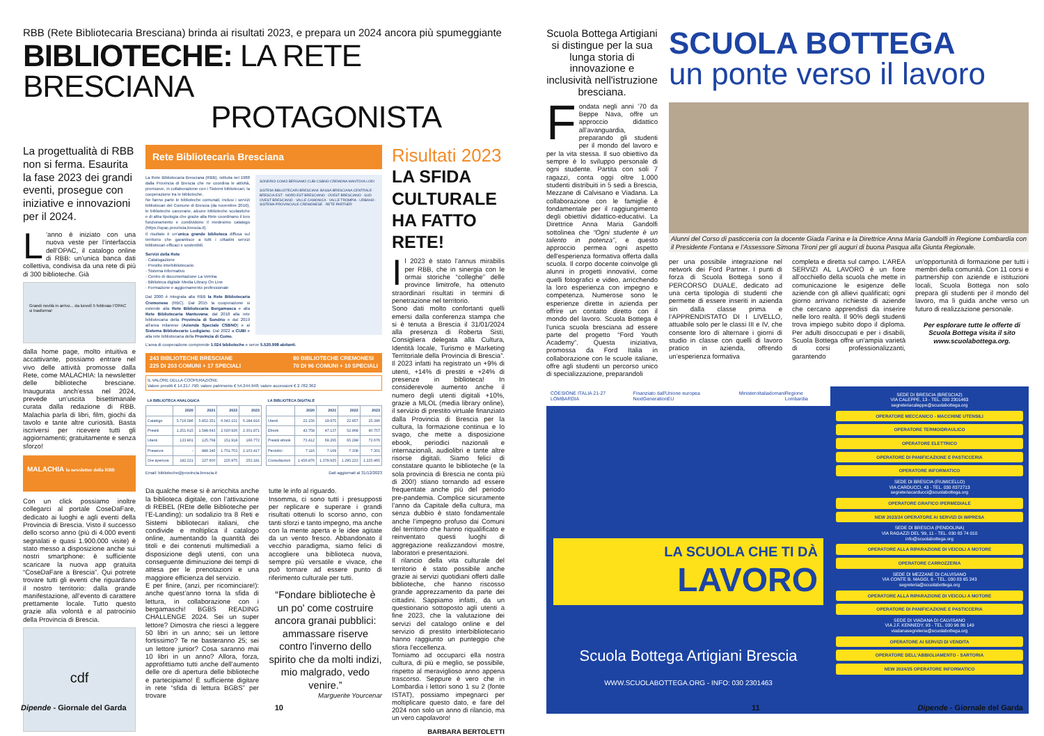RBB (Rete Bibliotecaria Bresciana) brinda ai risultati 2023, e prepara un 2024 ancora più spumeggiante
BIBLIOTECHE: LA RETE BRESCIANA
PROTAGONISTA
La progettualità di RBB non si ferma. Esaurita la fase 2023 dei grandi eventi, prosegue con iniziative e innovazioni per il 2024.
L’anno è iniziato con una nuova veste per l’interfaccia dell’OPAC, il catalogo online di RBB: un’unica banca dati collettiva, condivisa da una rete di più di 300 biblioteche. Già
Grandi novità in arrivo... da lunedì 5 febbraio l’OPAC si trasforma!
dalla home page, molto intuitiva e accattivante, possiamo entrare nel vivo delle attività promosse dalla Rete, come MALACHIA: la newsletter delle biblioteche bresciane. Inaugurata anch’essa nel 2024, prevede un’uscita bisettimanale curata dalla redazione di RBB. Malachia parla di libri, film, giochi da tavolo e tante altre curiosità. Basta iscriversi per ricevere tutti gli aggiornamenti; gratuitamente e senza sforzo!
MALACHIA la newsletter della RBB
Con un click possiamo inoltre collegarci al portale CoseDaFare, dedicato ai luoghi e agli eventi della Provincia di Brescia. Visto il successo dello scorso anno (più di 4.000 eventi segnalati e quasi 1.900.000 visite) è stato messo a disposizione anche sui nostri smartphone: è sufficiente scaricare la nuova app gratuita “CoseDaFare a Brescia”. Qui potrete trovare tutti gli eventi che riguardano il nostro territorio: dalla grande manifestazione, all’evento di carattere prettamente locale. Tutto questo grazie alla volontà e al patrocinio della Provincia di Brescia.
cdf
Rete Bibliotecaria Bresciana
La Rete Bibliotecaria Bresciana (RBB), istituita nel 1988 dalla Provincia di Brescia che ne coordina le attività, promuove, in collaborazione con i Sistemi bibliotecari, la cooperazione tra le biblioteche.
Ne fanno parte le biblioteche comunali, inclusi i servizi bibliotecari del Comune di Brescia (da novembre 2016), le biblioteche carcerarie, alcune biblioteche scolastiche e di altra tipologia che grazie alla Rete coordinano il loro funzionamento e condividono il medesimo catalogo (https://opac.provincia.brescia.it).
Il risultato è un’unica grande biblioteca diffusa sul territorio che garantisce a tutti i cittadini servizi bibliotecari efficaci e sostenibili.
Servizi della Rete
· Catalogazione
· Prestito interbibliotecario
· Sistema informativo
· Centro di documentazione La Vetrina
· Biblioteca digitale Media Library On Line
· Formazione e aggiornamento professionale
Dal 2000 è integrata alla RBB la Rete Bibliotecaria Cremonese (RBC). Dal 2015 la cooperazione si estende alla Rete Bibliotecaria Bergamasca e alla Rete Bibliotecaria Mantovana; dal 2018 alla rete bibliotecaria della Provincia di Sondrio e dal 2019 all’area milanese (Azienda Speciale CSBNO) e al Sistema Bibliotecario Lodigiano. Dal 2022 a CUBI e alla rete bibliotecaria della Provincia di Como.
SONDRIO COMO BERGAMO CUBI CSBNO CREMONA MANTOVA LODI
SISTEMI BIBLIOTECARI BRESCIANI: BASSA BRESCIANA CENTRALE · BRESCIA EST · NORD EST BRESCIANO · OVEST BRESCIANO · SUD OVEST BRESCIANO · VALLE CAMONICA · VALLE TROMPIA · URBANO · SISTEMA PROVINCIALE CREMONESE · RETE PARTNER
L’area di cooperazione comprende 1.024 biblioteche e serve 5.520.998 abitanti.
243 BIBLIOTECHE BRESCIANE
225 DI 203 COMUNI + 17 SPECIALI 80 BIBLIOTECHE CREMONESI
70 DI 96 COMUNI + 10 SPECIALI
IL VALORE DELLA COOPERAZIONE
Valore prestiti € 14.217.790; valore patrimonio € 54.244.948; valore accessioni € 2.782.362
| LA BIBLIOTECA ANALOGICA | | | | |
| --- | --- | --- | --- | --- |
| | 2020 | 2021 | 2022 | 2023 |
| Catalogo | 5.719.586 | 5.852.351 | 6.043.151 | 6.184.916 |
| Prestiti | 1.251.615 | 1.588.643 | 2.020.926 | 2.301.871 |
| Utenti | 133.801 | 125.768 | 151.918 | 166.772 |
| Presenze | - | 889.346 | 1.701.703 | 2.103.417 |
| Ore apertura | 182.221 | 227.600 | 225.975 | 253.181 |
| LA BIBLIOTECA DIGITALE | | | | |
| --- | --- | --- | --- | --- |
| | 2020 | 2021 | 2022 | 2023 |
| Utenti | 22.156 | 19.975 | 22.957 | 25.396 |
| Ebook | 43.758 | 47.137 | 52.968 | 40.757 |
| Prestiti ebook | 73.412 | 69.265 | 65.298 | 72.676 |
| Periodici | 7.116 | 7.169 | 7.308 | 7.301 |
| Consultazioni | 1.456.876 | 1.378.925 | 1.295.223 | 1.225.465 |
Email: biblioteche@provincia.brescia.it Dati aggiornati al 31/12/2023
Da qualche mese si è arricchita anche la biblioteca digitale, con l’attivazione di REBEL (REte delle Biblioteche per l’E-Landing): un sodalizio tra 8 Reti e Sistemi bibliotecari italiani, che condivide e moltiplica il catalogo online, aumentando la quantità dei titoli e dei contenuti multimediali a disposizione degli utenti, con una conseguente diminuzione dei tempi di attesa per le prenotazioni e una maggiore efficienza del servizio.
E per finire, (anzi, per ricominciare!): anche quest’anno torna la sfida di lettura, in collaborazione con i bergamaschi! BGBS READING CHALLENGE 2024. Sei un super lettore? Dimostra che riesci a leggere 50 libri in un anno; sei un lettore fortissimo? Te ne basteranno 25; sei un lettore junior? Cosa saranno mai 10 libri in un anno? Allora, forza, approfittiamo tutti anche dell’aumento delle ore di apertura delle biblioteche e partecipiamo! È sufficiente digitare in rete “sfida di lettura BGBS” per trovare
tutte le info al riguardo.
Insomma, ci sono tutti i presupposti per replicare e superare i grandi risultati ottenuti lo scorso anno, con tanti sforzi e tanto impegno, ma anche con la mente aperta e le idee agitate da un vento fresco. Abbandonato il vecchio paradigma, siamo felici di accogliere una biblioteca nuova, sempre più versatile e vivace, che può tornare ad essere punto di riferimento culturale per tutti.
“Fondare biblioteche è un po' come costruire ancora granai pubblici: ammassare riserve contro l'inverno dello spirito che da molti indizi, mio malgrado, vedo venire.”
Marguerite Yourcenar
Risultati 2023
LA SFIDA CULTURALE HA FATTO RETE!
Il 2023 è stato l’annus mirabilis per RBB, che in sinergia con le ormai storiche “colleghe” delle province limitrofe, ha ottenuto straordinari risultati in termini di penetrazione nel territorio.
Sono dati molto confortanti quelli emersi dalla conferenza stampa che si è tenuta a Brescia il 31/01/2024 alla presenza di Roberta Sisti, Consigliera delegata alla Cultura, Identità locale, Turismo e Marketing Territoriale della Provincia di Brescia”. Il 2023 infatti ha registrato un +9% di utenti, +14% di prestiti e +24% di presenze in biblioteca! In considerevole aumento anche il numero degli utenti digitali +10%, grazie a MLOL (media library online), il servizio di prestito virtuale finanziato dalla Provincia di Brescia per la cultura, la formazione continua e lo svago, che mette a disposizione ebook, periodici nazionali e internazionali, audiolibri e tante altre risorse digitali. Siamo felici di constatare quanto le biblioteche (e la sola provincia di Brescia ne conta più di 200!) stiano tornando ad essere frequentate anche più del periodo pre-pandemia. Complice sicuramente l’anno da Capitale della cultura, ma senza dubbio è stato fondamentale anche l’impegno profuso dai Comuni del territorio che hanno riqualificato e reinventato questi luoghi di aggregazione realizzandovi mostre, laboratori e presentazioni.
Il rilancio della vita culturale del territorio è stato possibile anche grazie ai servizi quotidiani offerti dalle biblioteche, che hanno riscosso grande apprezzamento da parte dei cittadini. Sappiamo infatti, da un questionario sottoposto agli utenti a fine 2023, che la valutazione dei servizi del catalogo online e del servizio di prestito interbibliotecario hanno raggiunto un punteggio che sfiora l’eccellenza.
Torniamo ad occuparci ella nostra cultura, di più e meglio, se possibile, rispetto al meraviglioso anno appena trascorso. Seppure è vero che in Lombardia i lettori sono 1 su 2 (fonte ISTAT), possiamo impegnarci per moltiplicare questo dato, e fare del 2024 non solo un anno di rilancio, ma un vero capolavoro!
BARBARA BERTOLETTI
Dipende - Giornale del Garda 10
Scuola Bottega Artigiani si distingue per la sua lunga storia di innovazione e inclusività nell'istruzione bresciana.
SCUOLA BOTTEGA
un ponte verso il lavoro
Fondata negli anni ’70 da Beppe Nava, offre un approccio didattico all’avanguardia, preparando gli studenti per il mondo del lavoro e per la vita stessa. Il suo obiettivo da sempre è lo sviluppo personale di ogni studente. Partita con soli 7 ragazzi, conta oggi oltre 1.000 studenti distribuiti in 5 sedi a Brescia, Mezzane di Calvisano e Viadana. La collaborazione con le famiglie è fondamentale per il raggiungimento degli obiettivi didattico-educativi. La Direttrice Anna Maria Gandolfi sottolinea che “Ogni studente è un talento in potenza”, e questo approccio permea ogni aspetto dell'esperienza formativa offerta dalla scuola. Il corpo docente coinvolge gli alunni in progetti innovativi, come quelli fotografici e video, arricchendo la loro esperienza con impegno e competenza. Numerose sono le esperienze dirette in azienda per offrire un contatto diretto con il mondo del lavoro. Scuola Bottega è l'unica scuola bresciana ad essere parte del progetto “Ford Youth Academy”. Questa iniziativa, promossa da Ford Italia in collaborazione con le scuole italiane, offre agli studenti un percorso unico di specializzazione, preparandoli
Alunni del Corso di pasticceria con la docente Giada Farina e la Direttrice Anna Maria Gandolfi in Regione Lombardia con il Presidente Fontana e l’Assessore Simona Tironi per gli auguri di buona Pasqua alla Giunta Regionale.
per una possibile integrazione nel network dei Ford Partner. I punti di forza di Scuola Bottega sono il PERCORSO DUALE, dedicato ad una certa tipologia di studenti che permette di essere inseriti in azienda sin dalla classe prima e l’APPRENDISTATO DI I LIVELLO, attuabile solo per le classi III e IV, che consente loro di alternare i giorni di studio in classe con quelli di lavoro pratico in azienda, offrendo un’esperienza formativa
completa e diretta sul campo. L’AREA SERVIZI AL LAVORO è un fiore all’occhiello della scuola che mette in comunicazione le esigenze delle aziende con gli allievi qualificati; ogni giorno arrivano richieste di aziende che cercano apprendisti da inserire nelle loro realtà. Il 90% degli studenti trova impiego subito dopo il diploma. Per adulti disoccupati e per i disabili, Scuola Bottega offre un'ampia varietà di corsi professionalizzanti, garantendo
un'opportunità di formazione per tutti i membri della comunità. Con 11 corsi e partnership con aziende e istituzioni locali, Scuola Bottega non solo prepara gli studenti per il mondo del lavoro, ma li guida anche verso un futuro di realizzazione personale.
Per esplorare tutte le offerte di Scuola Bottega visita il sito www.scuolabottega.org.
COESIONE ITALIA 21-27 LOMBARDIA Finanziato dall'Unione europea NextGenerationEU Ministero Italiadomani Regione Lombardia
LA SCUOLA CHE TI DÀ
LAVORO
Scuola Bottega Artigiani Brescia
WWW.SCUOLABOTTEGA.ORG - INFO: 030 2301463
SEDE DI BRESCIA (BRESCIA2)
VIA CALEPPE, 13 - TEL. 030 2301463
segreteriacaleppe@scuolabottega.org
OPERATORE MECCANICO - MACCHINE UTENSILI
OPERATORE TERMOIDRAULICO
OPERATORE ELETTRICO
OPERATORE DI PANIFICAZIONE E PASTICCERIA
OPERATORE INFORMATICO
SEDE DI BRESCIA (FIUMICELLO)
VIA CARDUCCI, 43 - TEL. 030 8372713
segreteriacarducci@scuolabottega.org
OPERATORE GRAFICO IPERMEDIALE
NEW 2023/24 OPERATORE AI SERVIZI DI IMPRESA
SEDE DI BRESCIA (PENDOLINA)
VIA RAGAZZI DEL '99, 11 - TEL. 030 83 74 010
info@scuolabottega.org
OPERATORE ALLA RIPARAZIONE DI VEICOLI A MOTORE
OPERATORE CARROZZERIA
SEDE DI MEZZANE DI CALVISANO
VIA CONTE B. MAGGI, 6 - TEL. 030 83 65 243
segreteria@scuolabottega.org
OPERATORE ALLA RIPARAZIONE DI VEICOLI A MOTORE
OPERATORE DI PANIFICAZIONE E PASTICCERIA
SEDE DI VIADANA DI CALVISANO
VIA J.F. KENNEDY, 93 - TEL. 030 96 86 149
viadanasegreteria@scuolabottega.org
OPERATORE AI SERVIZI DI VENDITA
OPERATORE DELL'ABBIGLIAMENTO - SARTORIA
NEW 2024/25 OPERATORE INFORMATICO
11 Dipende - Giornale del Garda